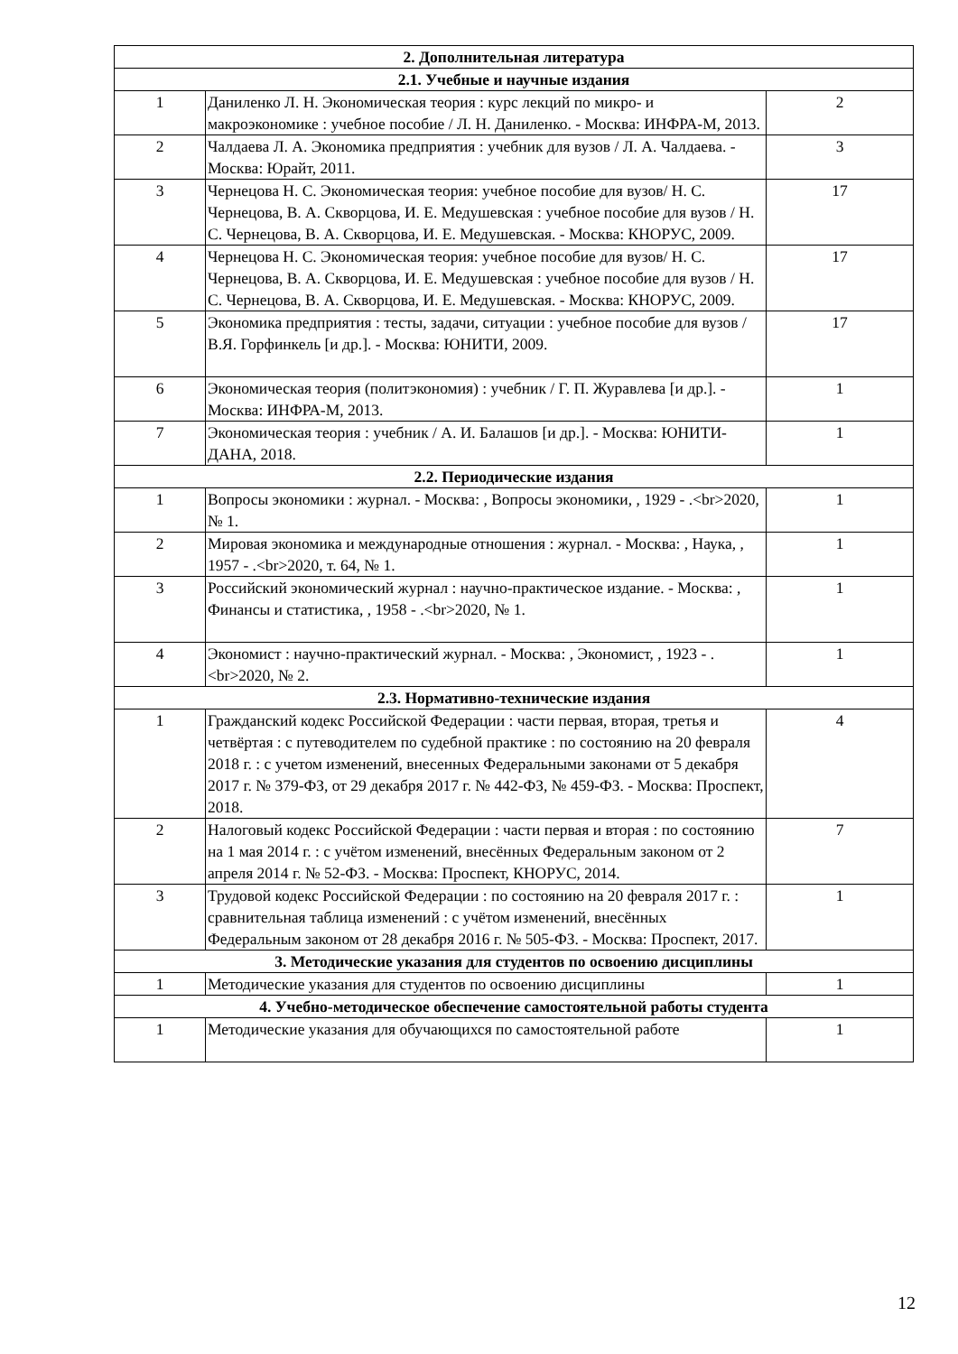| 2. Дополнительная литература | | |
| --- | --- | --- |
| 2.1. Учебные и научные издания | | |
| 1 | Даниленко Л. Н. Экономическая теория : курс лекций по микро- и макроэкономике : учебное пособие / Л. Н. Даниленко. - Москва: ИНФРА-М, 2013. | 2 |
| 2 | Чалдаева Л. А. Экономика предприятия : учебник для вузов / Л. А. Чалдаева. - Москва: Юрайт, 2011. | 3 |
| 3 | Чернецова Н. С. Экономическая теория: учебное пособие для вузов/ Н. С. Чернецова, В. А. Скворцова, И. Е. Медушевская : учебное пособие для вузов / Н. С. Чернецова, В. А. Скворцова, И. Е. Медушевская. - Москва: КНОРУС, 2009. | 17 |
| 4 | Чернецова Н. С. Экономическая теория: учебное пособие для вузов/ Н. С. Чернецова, В. А. Скворцова, И. Е. Медушевская : учебное пособие для вузов / Н. С. Чернецова, В. А. Скворцова, И. Е. Медушевская. - Москва: КНОРУС, 2009. | 17 |
| 5 | Экономика предприятия : тесты, задачи, ситуации : учебное пособие для вузов / В.Я. Горфинкель [и др.]. - Москва: ЮНИТИ, 2009. | 17 |
| 6 | Экономическая теория (политэкономия) : учебник / Г. П. Журавлева [и др.]. - Москва: ИНФРА-М, 2013. | 1 |
| 7 | Экономическая теория : учебник / А. И. Балашов [и др.]. - Москва: ЮНИТИ-ДАНА, 2018. | 1 |
| 2.2. Периодические издания | | |
| 1 | Вопросы экономики : журнал. - Москва: , Вопросы экономики, , 1929 - .<br>2020, № 1. | 1 |
| 2 | Мировая экономика и международные отношения : журнал. - Москва: , Наука, , 1957 - .<br>2020, т. 64, № 1. | 1 |
| 3 | Российский экономический журнал : научно-практическое издание. - Москва: , Финансы и статистика, , 1958 - .<br>2020, № 1. | 1 |
| 4 | Экономист : научно-практический журнал. - Москва: , Экономист, , 1923 - .<br>2020, № 2. | 1 |
| 2.3. Нормативно-технические издания | | |
| 1 | Гражданский кодекс Российской Федерации : части первая, вторая, третья и четвёртая : с путеводителем по судебной практике : по состоянию на 20 февраля 2018 г. : с учетом изменений, внесенных Федеральными законами от 5 декабря 2017 г. № 379-ФЗ, от 29 декабря 2017 г. № 442-ФЗ, № 459-ФЗ. - Москва: Проспект, 2018. | 4 |
| 2 | Налоговый кодекс Российской Федерации : части первая и вторая : по состоянию на 1 мая 2014 г. : с учётом изменений, внесённых Федеральным законом от 2 апреля 2014 г. № 52-ФЗ. - Москва: Проспект, КНОРУС, 2014. | 7 |
| 3 | Трудовой кодекс Российской Федерации : по состоянию на 20 февраля 2017 г. : сравнительная таблица изменений : с учётом изменений, внесённых Федеральным законом от 28 декабря 2016 г. № 505-ФЗ. - Москва: Проспект, 2017. | 1 |
| 3. Методические указания для студентов по освоению дисциплины | | |
| 1 | Методические указания для студентов по освоению дисциплины | 1 |
| 4. Учебно-методическое обеспечение самостоятельной работы студента | | |
| 1 | Методические указания для обучающихся по самостоятельной работе | 1 |
12